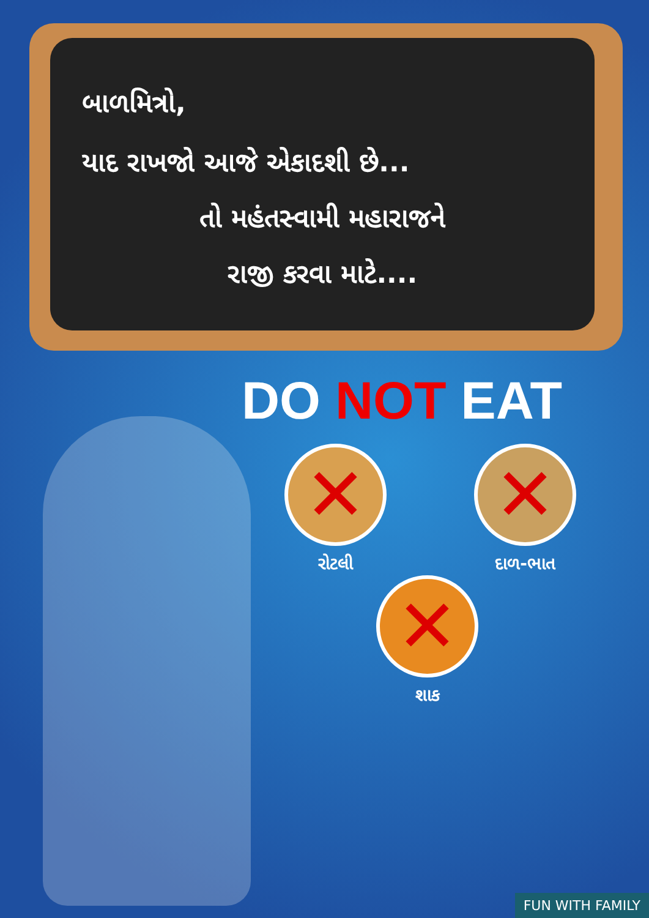બાળમિત્રો,
યાદ રાખજો આજે એકાદશી છે...
તો મહંતસ્વામી મહારાજને
રાજી કરવા માટે....
DO NOT EAT
રોટલી દાળ-ભાત
શાક
FUN WITH FAMILY